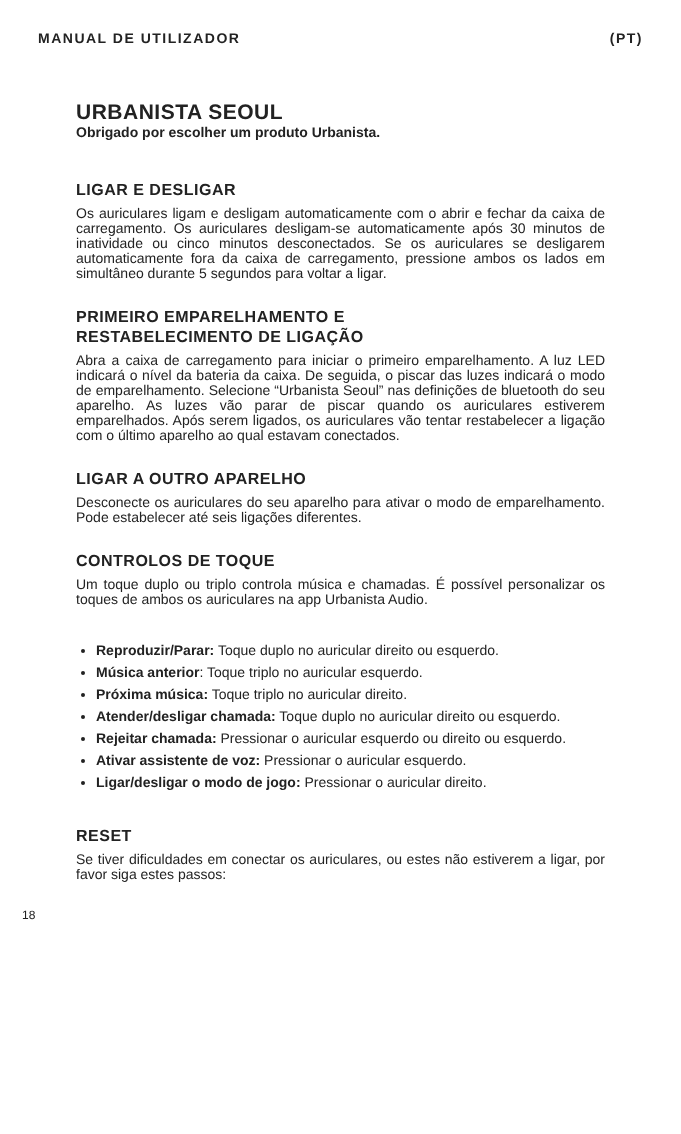MANUAL DE UTILIZADOR (PT)
URBANISTA SEOUL
Obrigado por escolher um produto Urbanista.
LIGAR E DESLIGAR
Os auriculares ligam e desligam automaticamente com o abrir e fechar da caixa de carregamento. Os auriculares desligam-se automaticamente após 30 minutos de inatividade ou cinco minutos desconectados. Se os auriculares se desligarem automaticamente fora da caixa de carregamento, pressione ambos os lados em simultâneo durante 5 segundos para voltar a ligar.
PRIMEIRO EMPARELHAMENTO E
RESTABELECIMENTO DE LIGAÇÃO
Abra a caixa de carregamento para iniciar o primeiro emparelhamento. A luz LED indicará o nível da bateria da caixa. De seguida, o piscar das luzes indicará o modo de emparelhamento. Selecione “Urbanista Seoul” nas definições de bluetooth do seu aparelho. As luzes vão parar de piscar quando os auriculares estiverem emparelhados. Após serem ligados, os auriculares vão tentar restabelecer a ligação com o último aparelho ao qual estavam conectados.
LIGAR A OUTRO APARELHO
Desconecte os auriculares do seu aparelho para ativar o modo de emparelhamento. Pode estabelecer até seis ligações diferentes.
CONTROLOS DE TOQUE
Um toque duplo ou triplo controla música e chamadas. É possível personalizar os toques de ambos os auriculares na app Urbanista Audio.
Reproduzir/Parar: Toque duplo no auricular direito ou esquerdo.
Música anterior: Toque triplo no auricular esquerdo.
Próxima música: Toque triplo no auricular direito.
Atender/desligar chamada: Toque duplo no auricular direito ou esquerdo.
Rejeitar chamada: Pressionar o auricular esquerdo ou direito ou esquerdo.
Ativar assistente de voz: Pressionar o auricular esquerdo.
Ligar/desligar o modo de jogo: Pressionar o auricular direito.
RESET
Se tiver dificuldades em conectar os auriculares, ou estes não estiverem a ligar, por favor siga estes passos:
18